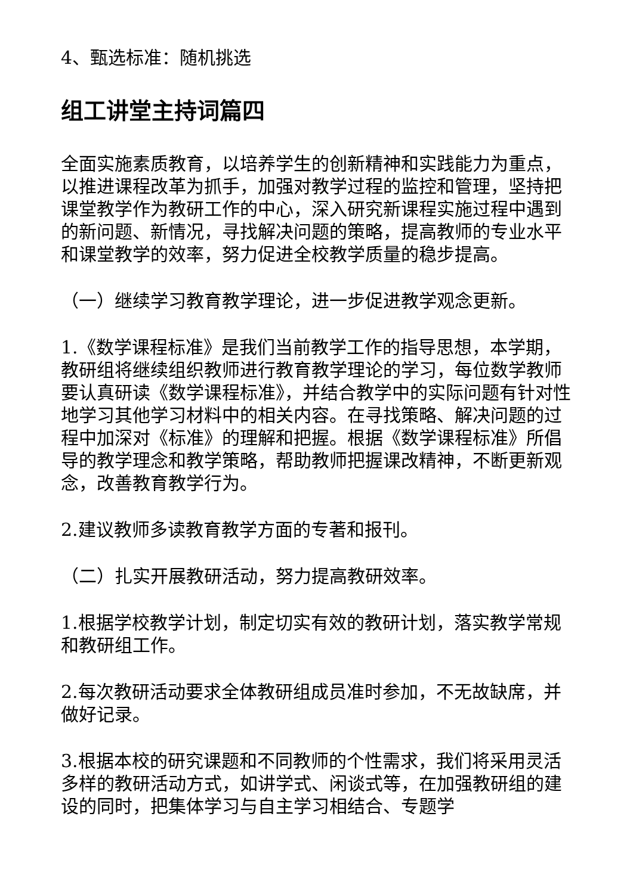4、甄选标准：随机挑选
组工讲堂主持词篇四
全面实施素质教育，以培养学生的创新精神和实践能力为重点，以推进课程改革为抓手，加强对教学过程的监控和管理，坚持把课堂教学作为教研工作的中心，深入研究新课程实施过程中遇到的新问题、新情况，寻找解决问题的策略，提高教师的专业水平和课堂教学的效率，努力促进全校教学质量的稳步提高。
（一）继续学习教育教学理论，进一步促进教学观念更新。
1.《数学课程标准》是我们当前教学工作的指导思想，本学期，教研组将继续组织教师进行教育教学理论的学习，每位数学教师要认真研读《数学课程标准》，并结合教学中的实际问题有针对性地学习其他学习材料中的相关内容。在寻找策略、解决问题的过程中加深对《标准》的理解和把握。根据《数学课程标准》所倡导的教学理念和教学策略，帮助教师把握课改精神，不断更新观念，改善教育教学行为。
2.建议教师多读教育教学方面的专著和报刊。
（二）扎实开展教研活动，努力提高教研效率。
1.根据学校教学计划，制定切实有效的教研计划，落实教学常规和教研组工作。
2.每次教研活动要求全体教研组成员准时参加，不无故缺席，并做好记录。
3.根据本校的研究课题和不同教师的个性需求，我们将采用灵活多样的教研活动方式，如讲学式、闲谈式等，在加强教研组的建设的同时，把集体学习与自主学习相结合、专题学